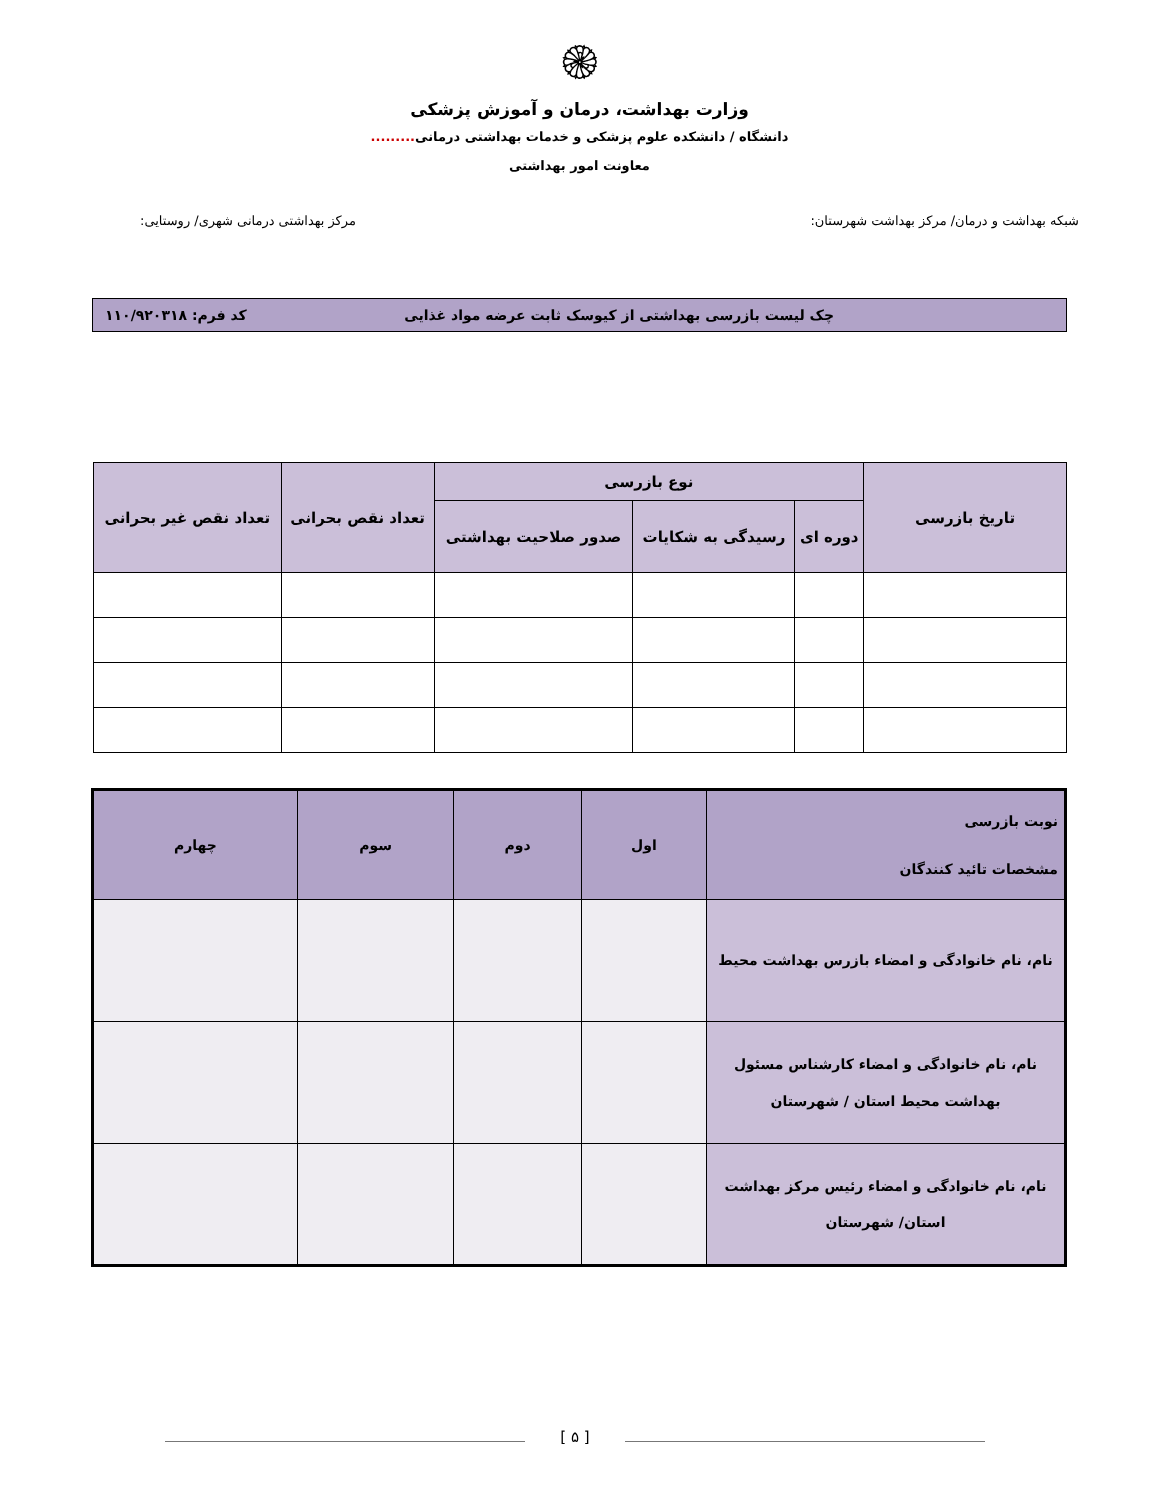۞
وزارت بهداشت، درمان و آموزش پزشکی
دانشگاه / دانشکده علوم پزشکی و خدمات بهداشتی درمانی.........
معاونت امور بهداشتی
شبکه بهداشت و درمان/ مرکز بهداشت شهرستان: مرکز بهداشتی درمانی شهری/ روستایی:
چک لیست بازرسی بهداشتی از کیوسک ثابت عرضه مواد غذایی کد فرم: ۱۱۰/۹۲۰۳۱۸
| تاریخ بازرسی | نوع بازرسی | | | تعداد نقص بحرانی | تعداد نقص غیر بحرانی |
| --- | --- | --- | --- | --- | --- |
| | دوره ای | رسیدگی به شکایات | صدور صلاحیت بهداشتی | | |
| نوبت بازرسی مشخصات تائید کنندگان | اول | دوم | سوم | چهارم |
| --- | --- | --- | --- | --- |
| نام، نام خانوادگی و امضاء بازرس بهداشت محیط | | | | |
| نام، نام خانوادگی و امضاء کارشناس مسئول بهداشت محیط استان / شهرستان | | | | |
| نام، نام خانوادگی و امضاء رئیس مرکز بهداشت استان/ شهرستان | | | | |
[ ۵ ]